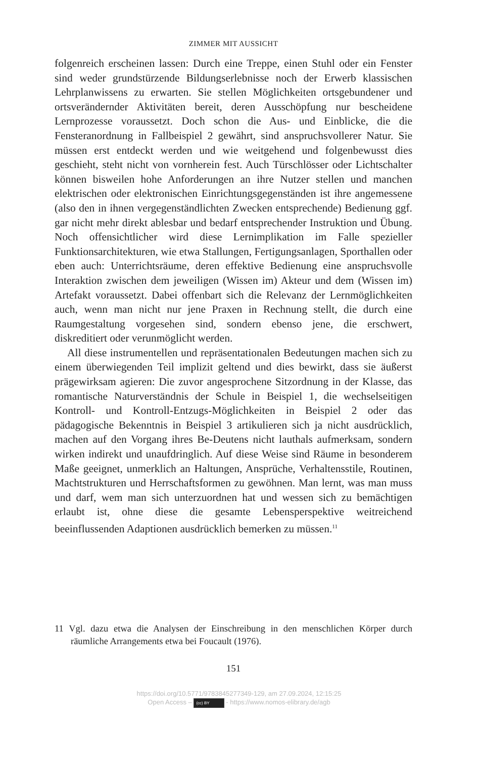ZIMMER MIT AUSSICHT
folgenreich erscheinen lassen: Durch eine Treppe, einen Stuhl oder ein Fenster sind weder grundstürzende Bildungserlebnisse noch der Erwerb klassischen Lehrplanwissens zu erwarten. Sie stellen Möglichkeiten ortsgebundener und ortsverändernder Aktivitäten bereit, deren Ausschöpfung nur bescheidene Lernprozesse voraussetzt. Doch schon die Aus- und Einblicke, die die Fensteranordnung in Fallbeispiel 2 gewährt, sind anspruchsvollerer Natur. Sie müssen erst entdeckt werden und wie weitgehend und folgenbewusst dies geschieht, steht nicht von vornherein fest. Auch Türschlösser oder Lichtschalter können bisweilen hohe Anforderungen an ihre Nutzer stellen und manchen elektrischen oder elektronischen Einrichtungsgegenständen ist ihre angemessene (also den in ihnen vergegenständlichten Zwecken entsprechende) Bedienung ggf. gar nicht mehr direkt ablesbar und bedarf entsprechender Instruktion und Übung. Noch offensichtlicher wird diese Lernimplikation im Falle spezieller Funktionsarchitekturen, wie etwa Stallungen, Fertigungsanlagen, Sporthallen oder eben auch: Unterrichtsräume, deren effektive Bedienung eine anspruchsvolle Interaktion zwischen dem jeweiligen (Wissen im) Akteur und dem (Wissen im) Artefakt voraussetzt. Dabei offenbart sich die Relevanz der Lernmöglichkeiten auch, wenn man nicht nur jene Praxen in Rechnung stellt, die durch eine Raumgestaltung vorgesehen sind, sondern ebenso jene, die erschwert, diskreditiert oder verunmöglicht werden.
All diese instrumentellen und repräsentationalen Bedeutungen machen sich zu einem überwiegenden Teil implizit geltend und dies bewirkt, dass sie äußerst prägewirksam agieren: Die zuvor angesprochene Sitzordnung in der Klasse, das romantische Naturverständnis der Schule in Beispiel 1, die wechselseitigen Kontroll- und Kontroll-Entzugs-Möglichkeiten in Beispiel 2 oder das pädagogische Bekenntnis in Beispiel 3 artikulieren sich ja nicht ausdrücklich, machen auf den Vorgang ihres Be-Deutens nicht lauthals aufmerksam, sondern wirken indirekt und unaufdringlich. Auf diese Weise sind Räume in besonderem Maße geeignet, unmerklich an Haltungen, Ansprüche, Verhaltensstile, Routinen, Machtstrukturen und Herrschaftsformen zu gewöhnen. Man lernt, was man muss und darf, wem man sich unterzuordnen hat und wessen sich zu bemächtigen erlaubt ist, ohne diese die gesamte Lebensperspektive weitreichend beeinflussenden Adaptionen ausdrücklich bemerken zu müssen.<sup>11</sup>
11 Vgl. dazu etwa die Analysen der Einschreibung in den menschlichen Körper durch räumliche Arrangements etwa bei Foucault (1976).
151
https://doi.org/10.5771/9783845277349-129, am 27.09.2024, 12:15:25
Open Access – (cc) BY - https://www.nomos-elibrary.de/agb